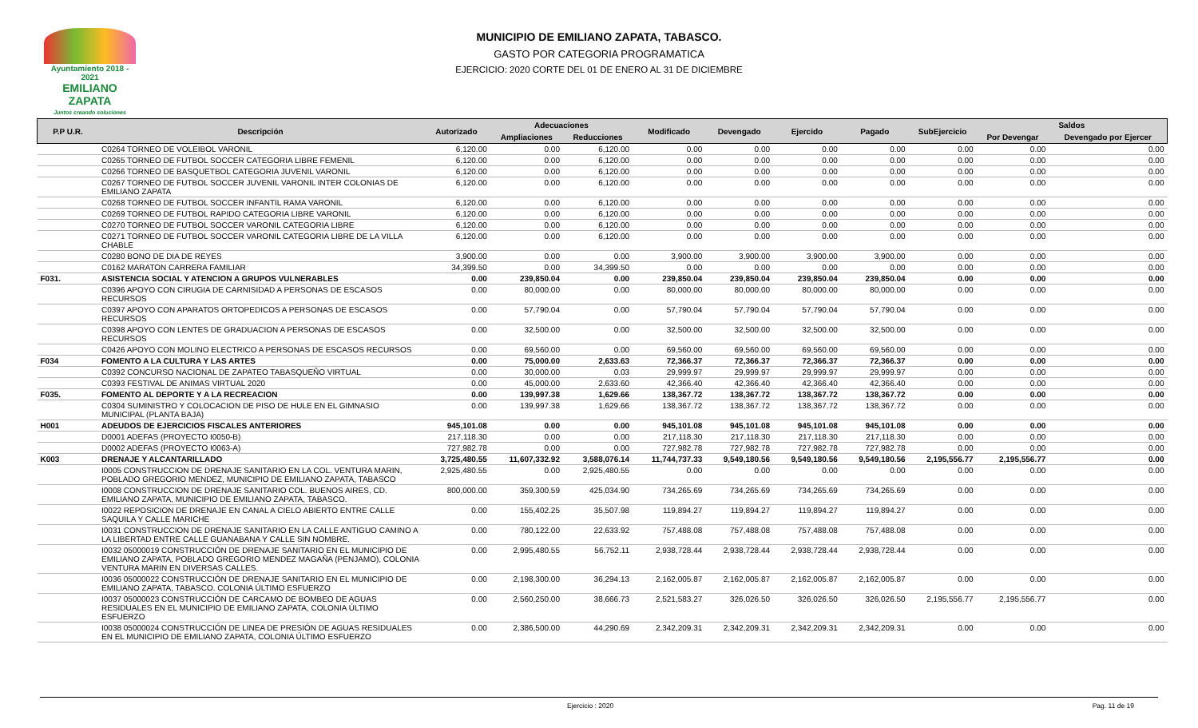Ayuntamiento 2018 - 2021
EMILIANO
ZAPATA
Juntos creando soluciones
MUNICIPIO DE EMILIANO ZAPATA, TABASCO.
GASTO POR CATEGORIA PROGRAMATICA
EJERCICIO: 2020 CORTE DEL 01 DE ENERO AL 31 DE DICIEMBRE
| P.P U.R. | Descripción | Autorizado | Adecuaciones | | Modificado | Devengado | Ejercido | Pagado | SubEjercicio | Saldos | |
| --- | --- | --- | --- | --- | --- | --- | --- | --- | --- | --- | --- |
| | | | Ampliaciones | Reducciones | | | | | | Por Devengar | Devengado por Ejercer |
| | C0264 TORNEO DE VOLEIBOL VARONIL | 6,120.00 | 0.00 | 6,120.00 | 0.00 | 0.00 | 0.00 | 0.00 | 0.00 | 0.00 | 0.00 |
| | C0265 TORNEO DE FUTBOL SOCCER CATEGORIA LIBRE FEMENIL | 6,120.00 | 0.00 | 6,120.00 | 0.00 | 0.00 | 0.00 | 0.00 | 0.00 | 0.00 | 0.00 |
| | C0266 TORNEO DE BASQUETBOL CATEGORIA JUVENIL VARONIL | 6,120.00 | 0.00 | 6,120.00 | 0.00 | 0.00 | 0.00 | 0.00 | 0.00 | 0.00 | 0.00 |
| | C0267 TORNEO DE FUTBOL SOCCER JUVENIL VARONIL INTER COLONIAS DE EMILIANO ZAPATA | 6,120.00 | 0.00 | 6,120.00 | 0.00 | 0.00 | 0.00 | 0.00 | 0.00 | 0.00 | 0.00 |
| | C0268 TORNEO DE FUTBOL SOCCER INFANTIL RAMA VARONIL | 6,120.00 | 0.00 | 6,120.00 | 0.00 | 0.00 | 0.00 | 0.00 | 0.00 | 0.00 | 0.00 |
| | C0269 TORNEO DE FUTBOL RAPIDO CATEGORIA LIBRE VARONIL | 6,120.00 | 0.00 | 6,120.00 | 0.00 | 0.00 | 0.00 | 0.00 | 0.00 | 0.00 | 0.00 |
| | C0270 TORNEO DE FUTBOL SOCCER VARONIL CATEGORIA LIBRE | 6,120.00 | 0.00 | 6,120.00 | 0.00 | 0.00 | 0.00 | 0.00 | 0.00 | 0.00 | 0.00 |
| | C0271 TORNEO DE FUTBOL SOCCER VARONIL CATEGORIA LIBRE DE LA VILLA CHABLE | 6,120.00 | 0.00 | 6,120.00 | 0.00 | 0.00 | 0.00 | 0.00 | 0.00 | 0.00 | 0.00 |
| | C0280 BONO DE DIA DE REYES | 3,900.00 | 0.00 | 0.00 | 3,900.00 | 3,900.00 | 3,900.00 | 3,900.00 | 0.00 | 0.00 | 0.00 |
| | C0162 MARATON CARRERA FAMILIAR | 34,399.50 | 0.00 | 34,399.50 | 0.00 | 0.00 | 0.00 | 0.00 | 0.00 | 0.00 | 0.00 |
| F031. | ASISTENCIA SOCIAL Y ATENCION A GRUPOS VULNERABLES | 0.00 | 239,850.04 | 0.00 | 239,850.04 | 239,850.04 | 239,850.04 | 239,850.04 | 0.00 | 0.00 | 0.00 |
| | C0396 APOYO CON CIRUGIA DE CARNISIDAD A PERSONAS DE ESCASOS RECURSOS | 0.00 | 80,000.00 | 0.00 | 80,000.00 | 80,000.00 | 80,000.00 | 80,000.00 | 0.00 | 0.00 | 0.00 |
| | C0397 APOYO CON APARATOS ORTOPEDICOS A PERSONAS DE ESCASOS RECURSOS | 0.00 | 57,790.04 | 0.00 | 57,790.04 | 57,790.04 | 57,790.04 | 57,790.04 | 0.00 | 0.00 | 0.00 |
| | C0398 APOYO CON LENTES DE GRADUACION A PERSONAS DE ESCASOS RECURSOS | 0.00 | 32,500.00 | 0.00 | 32,500.00 | 32,500.00 | 32,500.00 | 32,500.00 | 0.00 | 0.00 | 0.00 |
| | C0426 APOYO CON MOLINO ELECTRICO A PERSONAS DE ESCASOS RECURSOS | 0.00 | 69,560.00 | 0.00 | 69,560.00 | 69,560.00 | 69,560.00 | 69,560.00 | 0.00 | 0.00 | 0.00 |
| F034 | FOMENTO A LA CULTURA Y LAS ARTES | 0.00 | 75,000.00 | 2,633.63 | 72,366.37 | 72,366.37 | 72,366.37 | 72,366.37 | 0.00 | 0.00 | 0.00 |
| | C0392 CONCURSO NACIONAL DE ZAPATEO TABASQUEÑO VIRTUAL | 0.00 | 30,000.00 | 0.03 | 29,999.97 | 29,999.97 | 29,999.97 | 29,999.97 | 0.00 | 0.00 | 0.00 |
| | C0393 FESTIVAL DE ANIMAS VIRTUAL 2020 | 0.00 | 45,000.00 | 2,633.60 | 42,366.40 | 42,366.40 | 42,366.40 | 42,366.40 | 0.00 | 0.00 | 0.00 |
| F035. | FOMENTO AL DEPORTE Y A LA RECREACION | 0.00 | 139,997.38 | 1,629.66 | 138,367.72 | 138,367.72 | 138,367.72 | 138,367.72 | 0.00 | 0.00 | 0.00 |
| | C0304 SUMINISTRO Y COLOCACION DE PISO DE HULE EN EL GIMNASIO MUNICIPAL (PLANTA BAJA) | 0.00 | 139,997.38 | 1,629.66 | 138,367.72 | 138,367.72 | 138,367.72 | 138,367.72 | 0.00 | 0.00 | 0.00 |
| H001 | ADEUDOS DE EJERCICIOS FISCALES ANTERIORES | 945,101.08 | 0.00 | 0.00 | 945,101.08 | 945,101.08 | 945,101.08 | 945,101.08 | 0.00 | 0.00 | 0.00 |
| | D0001 ADEFAS (PROYECTO I0050-B) | 217,118.30 | 0.00 | 0.00 | 217,118.30 | 217,118.30 | 217,118.30 | 217,118.30 | 0.00 | 0.00 | 0.00 |
| | D0002 ADEFAS (PROYECTO I0063-A) | 727,982.78 | 0.00 | 0.00 | 727,982.78 | 727,982.78 | 727,982.78 | 727,982.78 | 0.00 | 0.00 | 0.00 |
| K003 | DRENAJE Y ALCANTARILLADO | 3,725,480.55 | 11,607,332.92 | 3,588,076.14 | 11,744,737.33 | 9,549,180.56 | 9,549,180.56 | 9,549,180.56 | 2,195,556.77 | 2,195,556.77 | 0.00 |
| | I0005 CONSTRUCCION DE DRENAJE SANITARIO EN LA COL. VENTURA MARIN, POBLADO GREGORIO MENDEZ, MUNICIPIO DE EMILIANO ZAPATA, TABASCO | 2,925,480.55 | 0.00 | 2,925,480.55 | 0.00 | 0.00 | 0.00 | 0.00 | 0.00 | 0.00 | 0.00 |
| | I0008 CONSTRUCCION DE DRENAJE SANITARIO COL. BUENOS AIRES, CD. EMILIANO ZAPATA, MUNICIPIO DE EMILIANO ZAPATA, TABASCO. | 800,000.00 | 359,300.59 | 425,034.90 | 734,265.69 | 734,265.69 | 734,265.69 | 734,265.69 | 0.00 | 0.00 | 0.00 |
| | I0022 REPOSICION DE DRENAJE EN CANAL A CIELO ABIERTO ENTRE CALLE SAQUILA Y CALLE MARICHE | 0.00 | 155,402.25 | 35,507.98 | 119,894.27 | 119,894.27 | 119,894.27 | 119,894.27 | 0.00 | 0.00 | 0.00 |
| | I0031 CONSTRUCCION DE DRENAJE SANITARIO EN LA CALLE ANTIGUO CAMINO A LA LIBERTAD ENTRE CALLE GUANABANA Y CALLE SIN NOMBRE. | 0.00 | 780,122.00 | 22,633.92 | 757,488.08 | 757,488.08 | 757,488.08 | 757,488.08 | 0.00 | 0.00 | 0.00 |
| | I0032 05000019 CONSTRUCCIÓN DE DRENAJE SANITARIO EN EL MUNICIPIO DE EMILIANO ZAPATA, POBLADO GREGORIO MENDEZ MAGAÑA (PENJAMO), COLONIA VENTURA MARIN EN DIVERSAS CALLES. | 0.00 | 2,995,480.55 | 56,752.11 | 2,938,728.44 | 2,938,728.44 | 2,938,728.44 | 2,938,728.44 | 0.00 | 0.00 | 0.00 |
| | I0036 05000022 CONSTRUCCIÓN DE DRENAJE SANITARIO EN EL MUNICIPIO DE EMILIANO ZAPATA, TABASCO. COLONIA ÚLTIMO ESFUERZO | 0.00 | 2,198,300.00 | 36,294.13 | 2,162,005.87 | 2,162,005.87 | 2,162,005.87 | 2,162,005.87 | 0.00 | 0.00 | 0.00 |
| | I0037 05000023 CONSTRUCCIÓN DE CARCAMO DE BOMBEO DE AGUAS RESIDUALES EN EL MUNICIPIO DE EMILIANO ZAPATA, COLONIA ÚLTIMO ESFUERZO | 0.00 | 2,560,250.00 | 38,666.73 | 2,521,583.27 | 326,026.50 | 326,026.50 | 326,026.50 | 2,195,556.77 | 2,195,556.77 | 0.00 |
| | I0038 05000024 CONSTRUCCIÓN DE LINEA DE PRESIÓN DE AGUAS RESIDUALES EN EL MUNICIPIO DE EMILIANO ZAPATA, COLONIA ÚLTIMO ESFUERZO | 0.00 | 2,386,500.00 | 44,290.69 | 2,342,209.31 | 2,342,209.31 | 2,342,209.31 | 2,342,209.31 | 0.00 | 0.00 | 0.00 |
Ejercicio : 2020 Pag. 11 de 19